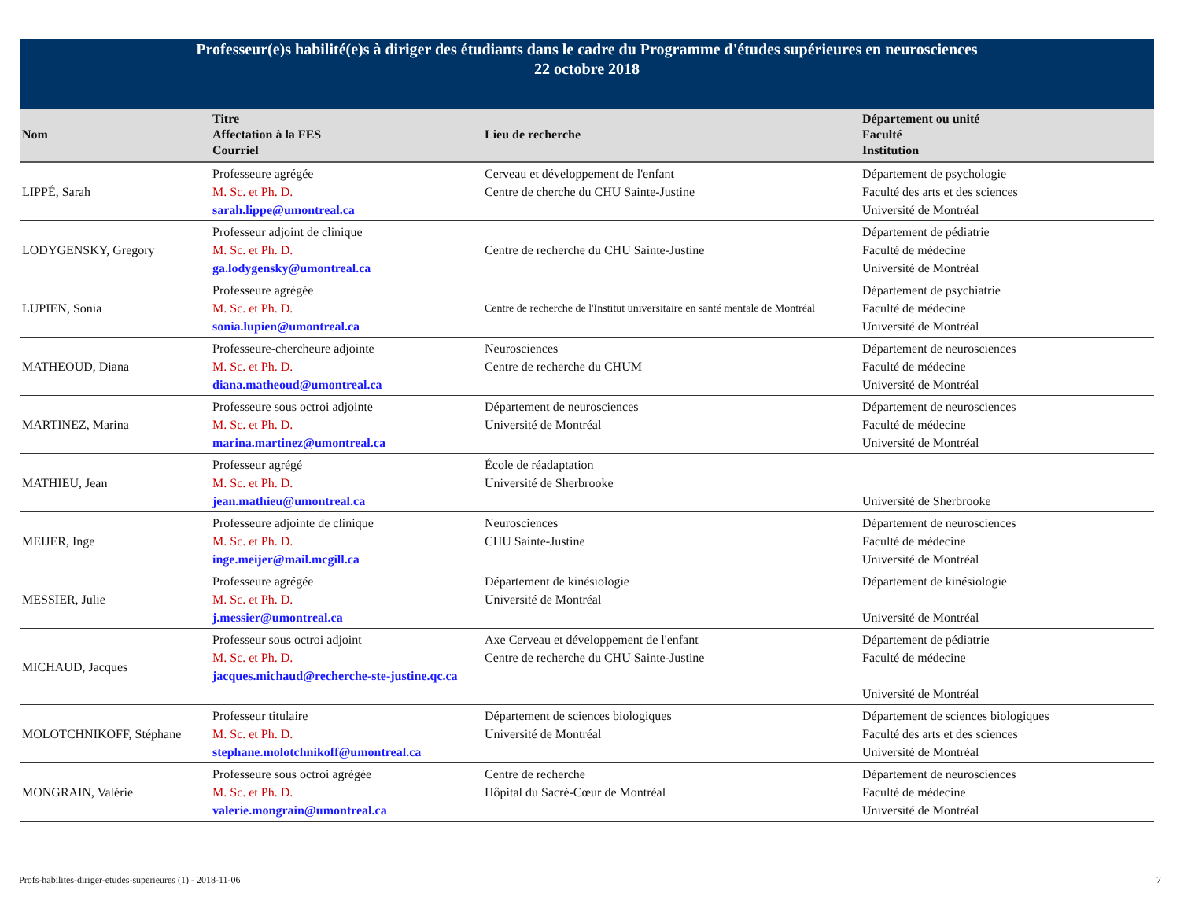Professeur(e)s habilité(e)s à diriger des étudiants dans le cadre du Programme d'études supérieures en neurosciences
22 octobre 2018
| Nom | Titre Affectation à la FES Courriel | Lieu de recherche | Département ou unité Faculté Institution |
| --- | --- | --- | --- |
| LIPPÉ, Sarah | Professeure agrégée M. Sc. et Ph. D. sarah.lippe@umontreal.ca | Cerveau et développement de l'enfant Centre de cherche du CHU Sainte-Justine | Département de psychologie Faculté des arts et des sciences Université de Montréal |
| LODYGENSKY, Gregory | Professeur adjoint de clinique M. Sc. et Ph. D. ga.lodygensky@umontreal.ca | Centre de recherche du CHU Sainte-Justine | Département de pédiatrie Faculté de médecine Université de Montréal |
| LUPIEN, Sonia | Professeure agrégée M. Sc. et Ph. D. sonia.lupien@umontreal.ca | Centre de recherche de l'Institut universitaire en santé mentale de Montréal | Département de psychiatrie Faculté de médecine Université de Montréal |
| MATHEOUD, Diana | Professeure-chercheure adjointe M. Sc. et Ph. D. diana.matheoud@umontreal.ca | Neurosciences Centre de recherche du CHUM | Département de neurosciences Faculté de médecine Université de Montréal |
| MARTINEZ, Marina | Professeure sous octroi adjointe M. Sc. et Ph. D. marina.martinez@umontreal.ca | Département de neurosciences Université de Montréal | Département de neurosciences Faculté de médecine Université de Montréal |
| MATHIEU, Jean | Professeur agrégé M. Sc. et Ph. D. jean.mathieu@umontreal.ca | École de réadaptation Université de Sherbrooke | Université de Sherbrooke |
| MEIJER, Inge | Professeure adjointe de clinique M. Sc. et Ph. D. inge.meijer@mail.mcgill.ca | Neurosciences CHU Sainte-Justine | Département de neurosciences Faculté de médecine Université de Montréal |
| MESSIER, Julie | Professeure agrégée M. Sc. et Ph. D. j.messier@umontreal.ca | Département de kinésiologie Université de Montréal | Département de kinésiologie Université de Montréal |
| MICHAUD, Jacques | Professeur sous octroi adjoint M. Sc. et Ph. D. jacques.michaud@recherche-ste-justine.qc.ca | Axe Cerveau et développement de l'enfant Centre de recherche du CHU Sainte-Justine | Département de pédiatrie Faculté de médecine Université de Montréal |
| MOLOTCHNIKOFF, Stéphane | Professeur titulaire M. Sc. et Ph. D. stephane.molotchnikoff@umontreal.ca | Département de sciences biologiques Université de Montréal | Département de sciences biologiques Faculté des arts et des sciences Université de Montréal |
| MONGRAIN, Valérie | Professeure sous octroi agrégée M. Sc. et Ph. D. valerie.mongrain@umontreal.ca | Centre de recherche Hôpital du Sacré-Cœur de Montréal | Département de neurosciences Faculté de médecine Université de Montréal |
Profs-habilites-diriger-etudes-superieures (1) - 2018-11-06 7